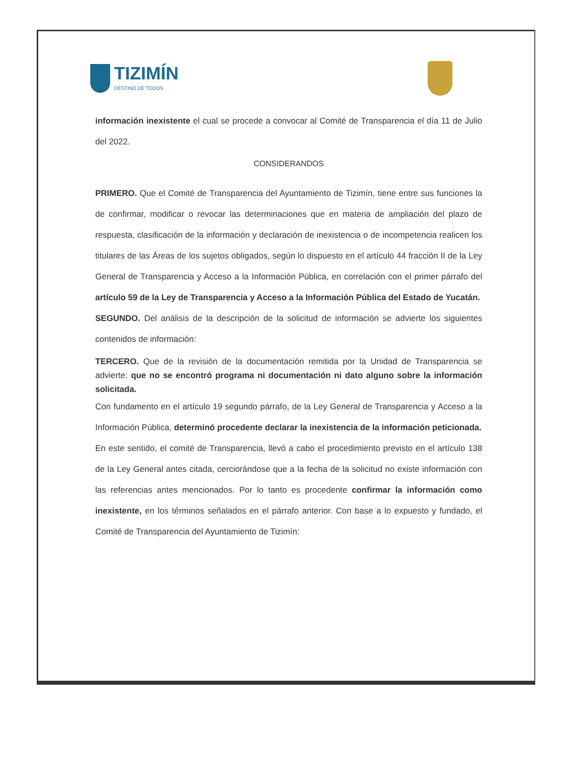TIZIMÍN
DESTINO DE TODOS
información inexistente el cual se procede a convocar al Comité de Transparencia el día 11 de Julio del 2022.
CONSIDERANDOS
PRIMERO. Que el Comité de Transparencia del Ayuntamiento de Tizimín, tiene entre sus funciones la de confirmar, modificar o revocar las determinaciones que en materia de ampliación del plazo de respuesta, clasificación de la información y declaración de inexistencia o de incompetencia realicen los titulares de las Áreas de los sujetos obligados, según lo dispuesto en el artículo 44 fracción II de la Ley General de Transparencia y Acceso a la Información Pública, en correlación con el primer párrafo del artículo 59 de la Ley de Transparencia y Acceso a la Información Pública del Estado de Yucatán.
SEGUNDO. Del análisis de la descripción de la solicitud de información se advierte los siguientes contenidos de información:
TERCERO. Que de la revisión de la documentación remitida por la Unidad de Transparencia se advierte: que no se encontró programa ni documentación ni dato alguno sobre la información solicitada.
Con fundamento en el artículo 19 segundo párrafo, de la Ley General de Transparencia y Acceso a la Información Pública, determinó procedente declarar la inexistencia de la información peticionada.
En este sentido, el comité de Transparencia, llevó a cabo el procedimiento previsto en el artículo 138 de la Ley General antes citada, cerciorándose que a la fecha de la solicitud no existe información con las referencias antes mencionados. Por lo tanto es procedente confirmar la información como inexistente, en los términos señalados en el párrafo anterior. Con base a lo expuesto y fundado, el Comité de Transparencia del Ayuntamiento de Tizimín: